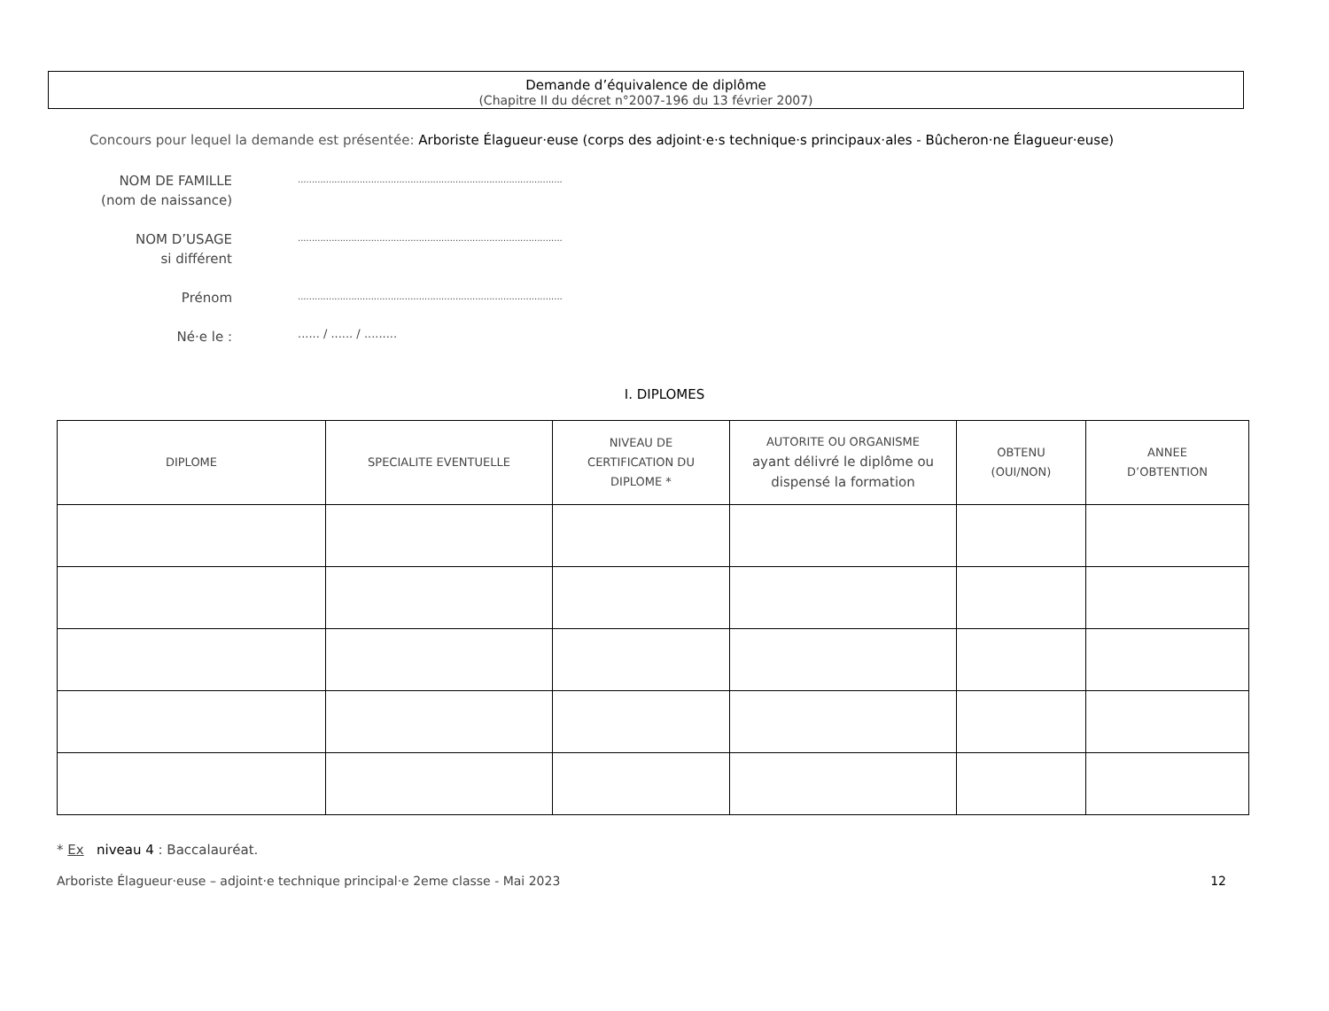Demande d’équivalence de diplôme
(Chapitre II du décret n°2007-196 du 13 février 2007)
Concours pour lequel la demande est présentée: Arboriste Élagueur·euse (corps des adjoint·e·s technique·s principaux·ales - Bûcheron·ne Élagueur·euse)
NOM DE FAMILLE
(nom de naissance)
..............................................................................................
NOM D’USAGE
si différent
..............................................................................................
Prénom
..............................................................................................
Né·e le :
...... / ...... / .........
I. DIPLOMES
| DIPLOME | SPECIALITE EVENTUELLE | NIVEAU DE CERTIFICATION DU DIPLOME * | AUTORITE OU ORGANISME ayant délivré le diplôme ou dispensé la formation | OBTENU (OUI/NON) | ANNEE D’OBTENTION |
| --- | --- | --- | --- | --- | --- |
* Ex niveau 4 : Baccalauréat.
Arboriste Élagueur·euse – adjoint·e technique principal·e 2eme classe - Mai 2023 12